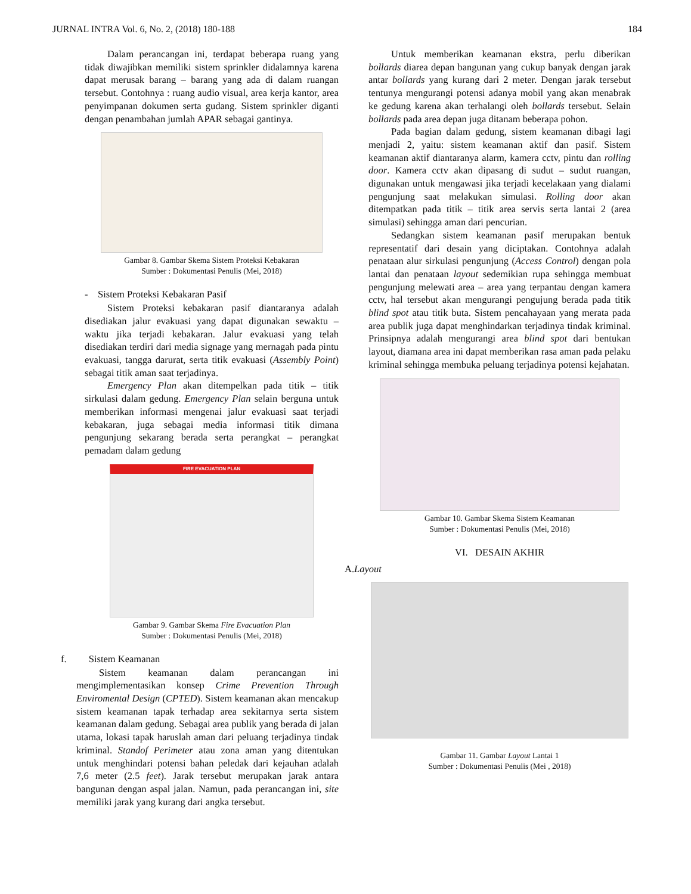JURNAL INTRA Vol. 6, No. 2, (2018) 180-188 184
Dalam perancangan ini, terdapat beberapa ruang yang tidak diwajibkan memiliki sistem sprinkler didalamnya karena dapat merusak barang – barang yang ada di dalam ruangan tersebut. Contohnya : ruang audio visual, area kerja kantor, area penyimpanan dokumen serta gudang. Sistem sprinkler diganti dengan penambahan jumlah APAR sebagai gantinya.
Gambar 8. Gambar Skema Sistem Proteksi Kebakaran
Sumber : Dokumentasi Penulis (Mei, 2018)
- Sistem Proteksi Kebakaran Pasif
Sistem Proteksi kebakaran pasif diantaranya adalah disediakan jalur evakuasi yang dapat digunakan sewaktu – waktu jika terjadi kebakaran. Jalur evakuasi yang telah disediakan terdiri dari media signage yang mernagah pada pintu evakuasi, tangga darurat, serta titik evakuasi (Assembly Point) sebagai titik aman saat terjadinya.
Emergency Plan akan ditempelkan pada titik – titik sirkulasi dalam gedung. Emergency Plan selain berguna untuk memberikan informasi mengenai jalur evakuasi saat terjadi kebakaran, juga sebagai media informasi titik dimana pengunjung sekarang berada serta perangkat – perangkat pemadam dalam gedung
FIRE EVACUATION PLAN
Gambar 9. Gambar Skema Fire Evacuation Plan
Sumber : Dokumentasi Penulis (Mei, 2018)
f. Sistem Keamanan
Sistem keamanan dalam perancangan ini mengimplementasikan konsep Crime Prevention Through Enviromental Design (CPTED). Sistem keamanan akan mencakup sistem keamanan tapak terhadap area sekitarnya serta sistem keamanan dalam gedung. Sebagai area publik yang berada di jalan utama, lokasi tapak haruslah aman dari peluang terjadinya tindak kriminal. Standof Perimeter atau zona aman yang ditentukan untuk menghindari potensi bahan peledak dari kejauhan adalah 7,6 meter (2.5 feet). Jarak tersebut merupakan jarak antara bangunan dengan aspal jalan. Namun, pada perancangan ini, site memiliki jarak yang kurang dari angka tersebut.
Untuk memberikan keamanan ekstra, perlu diberikan bollards diarea depan bangunan yang cukup banyak dengan jarak antar bollards yang kurang dari 2 meter. Dengan jarak tersebut tentunya mengurangi potensi adanya mobil yang akan menabrak ke gedung karena akan terhalangi oleh bollards tersebut. Selain bollards pada area depan juga ditanam beberapa pohon.
Pada bagian dalam gedung, sistem keamanan dibagi lagi menjadi 2, yaitu: sistem keamanan aktif dan pasif. Sistem keamanan aktif diantaranya alarm, kamera cctv, pintu dan rolling door. Kamera cctv akan dipasang di sudut – sudut ruangan, digunakan untuk mengawasi jika terjadi kecelakaan yang dialami pengunjung saat melakukan simulasi. Rolling door akan ditempatkan pada titik – titik area servis serta lantai 2 (area simulasi) sehingga aman dari pencurian.
Sedangkan sistem keamanan pasif merupakan bentuk representatif dari desain yang diciptakan. Contohnya adalah penataan alur sirkulasi pengunjung (Access Control) dengan pola lantai dan penataan layout sedemikian rupa sehingga membuat pengunjung melewati area – area yang terpantau dengan kamera cctv, hal tersebut akan mengurangi pengujung berada pada titik blind spot atau titik buta. Sistem pencahayaan yang merata pada area publik juga dapat menghindarkan terjadinya tindak kriminal. Prinsipnya adalah mengurangi area blind spot dari bentukan layout, diamana area ini dapat memberikan rasa aman pada pelaku kriminal sehingga membuka peluang terjadinya potensi kejahatan.
Gambar 10. Gambar Skema Sistem Keamanan
Sumber : Dokumentasi Penulis (Mei, 2018)
VI. DESAIN AKHIR
A.Layout
Gambar 11. Gambar Layout Lantai 1
Sumber : Dokumentasi Penulis (Mei , 2018)